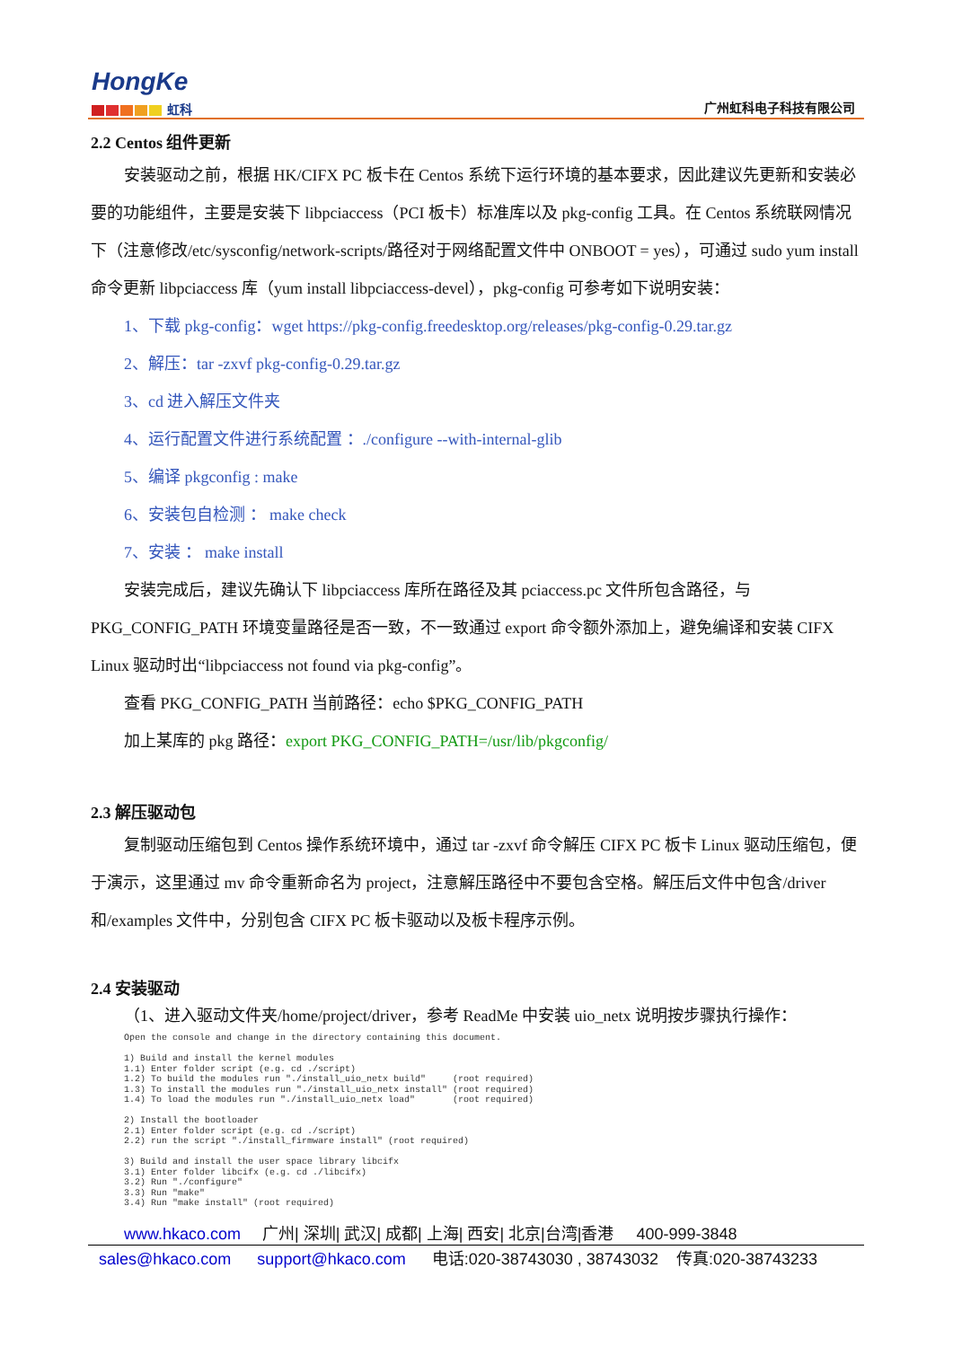HongKe
虹科 广州虹科电子科技有限公司
2.2 Centos 组件更新
安装驱动之前，根据 HK/CIFX PC 板卡在 Centos 系统下运行环境的基本要求，因此建议先更新和安装必要的功能组件，主要是安装下 libpciaccess（PCI 板卡）标准库以及 pkg-config 工具。在 Centos 系统联网情况下（注意修改/etc/sysconfig/network-scripts/路径对于网络配置文件中 ONBOOT = yes），可通过 sudo yum install 命令更新 libpciaccess 库（yum install libpciaccess-devel），pkg-config 可参考如下说明安装：
1、下载 pkg-config：wget https://pkg-config.freedesktop.org/releases/pkg-config-0.29.tar.gz
2、解压：tar -zxvf pkg-config-0.29.tar.gz
3、cd 进入解压文件夹
4、运行配置文件进行系统配置 ：./configure --with-internal-glib
5、编译 pkgconfig : make
6、安装包自检测 ： make check
7、安装 ： make install
安装完成后，建议先确认下 libpciaccess 库所在路径及其 pciaccess.pc 文件所包含路径，与 PKG_CONFIG_PATH 环境变量路径是否一致，不一致通过 export 命令额外添加上，避免编译和安装 CIFX Linux 驱动时出“libpciaccess not found via pkg-config”。
查看 PKG_CONFIG_PATH 当前路径：echo $PKG_CONFIG_PATH
加上某库的 pkg 路径：export PKG_CONFIG_PATH=/usr/lib/pkgconfig/
2.3 解压驱动包
复制驱动压缩包到 Centos 操作系统环境中，通过 tar -zxvf 命令解压 CIFX PC 板卡 Linux 驱动压缩包，便于演示，这里通过 mv 命令重新命名为 project，注意解压路径中不要包含空格。解压后文件中包含/driver 和/examples 文件中，分别包含 CIFX PC 板卡驱动以及板卡程序示例。
2.4 安装驱动
（1、进入驱动文件夹/home/project/driver，参考 ReadMe 中安装 uio_netx 说明按步骤执行操作：
Open the console and change in the directory containing this document.

1) Build and install the kernel modules
1.1) Enter folder script (e.g. cd ./script)
1.2) To build the modules run "./install_uio_netx build"     (root required)
1.3) To install the modules run "./install_uio_netx install" (root required)
1.4) To load the modules run "./install_uio_netx load"       (root required)

2) Install the bootloader
2.1) Enter folder script (e.g. cd ./script)
2.2) run the script "./install_firmware install" (root required)

3) Build and install the user space library libcifx
3.1) Enter folder libcifx (e.g. cd ./libcifx)
3.2) Run "./configure"
3.3) Run "make"
3.4) Run "make install" (root required)
www.hkaco.com 广州| 深圳| 武汉| 成都| 上海| 西安| 北京|台湾|香港 400-999-3848
sales@hkaco.com support@hkaco.com 电话:020-38743030 , 38743032 传真:020-38743233